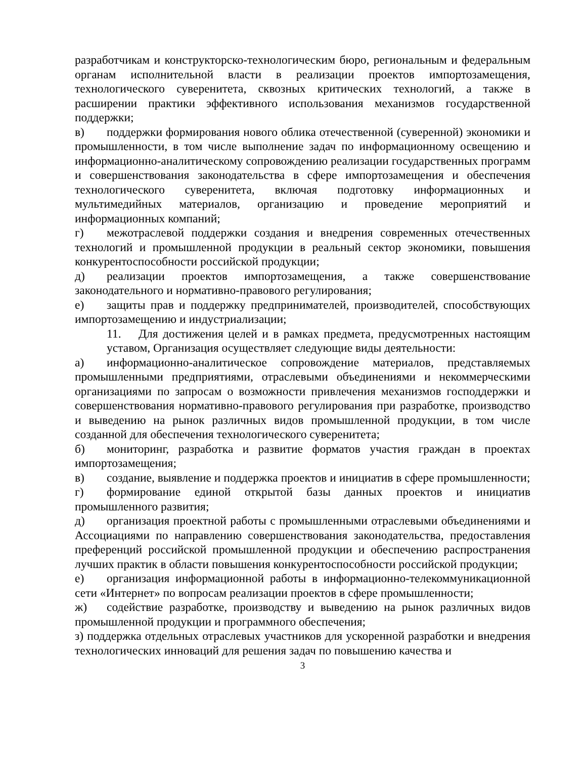разработчикам и конструкторско-технологическим бюро, региональным и федеральным органам исполнительной власти в реализации проектов импортозамещения, технологического суверенитета, сквозных критических технологий, а также в расширении практики эффективного использования механизмов государственной поддержки;
в) поддержки формирования нового облика отечественной (суверенной) экономики и промышленности, в том числе выполнение задач по информационному освещению и информационно-аналитическому сопровождению реализации государственных программ и совершенствования законодательства в сфере импортозамещения и обеспечения технологического суверенитета, включая подготовку информационных и мультимедийных материалов, организацию и проведение мероприятий и информационных компаний;
г) межотраслевой поддержки создания и внедрения современных отечественных технологий и промышленной продукции в реальный сектор экономики, повышения конкурентоспособности российской продукции;
д) реализации проектов импортозамещения, а также совершенствование законодательного и нормативно-правового регулирования;
е) защиты прав и поддержку предпринимателей, производителей, способствующих импортозамещению и индустриализации;
11. Для достижения целей и в рамках предмета, предусмотренных настоящим уставом, Организация осуществляет следующие виды деятельности:
а) информационно-аналитическое сопровождение материалов, представляемых промышленными предприятиями, отраслевыми объединениями и некоммерческими организациями по запросам о возможности привлечения механизмов господдержки и совершенствования нормативно-правового регулирования при разработке, производство и выведению на рынок различных видов промышленной продукции, в том числе созданной для обеспечения технологического суверенитета;
б) мониторинг, разработка и развитие форматов участия граждан в проектах импортозамещения;
в) создание, выявление и поддержка проектов и инициатив в сфере промышленности;
г) формирование единой открытой базы данных проектов и инициатив промышленного развития;
д) организация проектной работы с промышленными отраслевыми объединениями и Ассоциациями по направлению совершенствования законодательства, предоставления преференций российской промышленной продукции и обеспечению распространения лучших практик в области повышения конкурентоспособности российской продукции;
е) организация информационной работы в информационно-телекоммуникационной сети «Интернет» по вопросам реализации проектов в сфере промышленности;
ж) содействие разработке, производству и выведению на рынок различных видов промышленной продукции и программного обеспечения;
з) поддержка отдельных отраслевых участников для ускоренной разработки и внедрения технологических инноваций для решения задач по повышению качества и
3